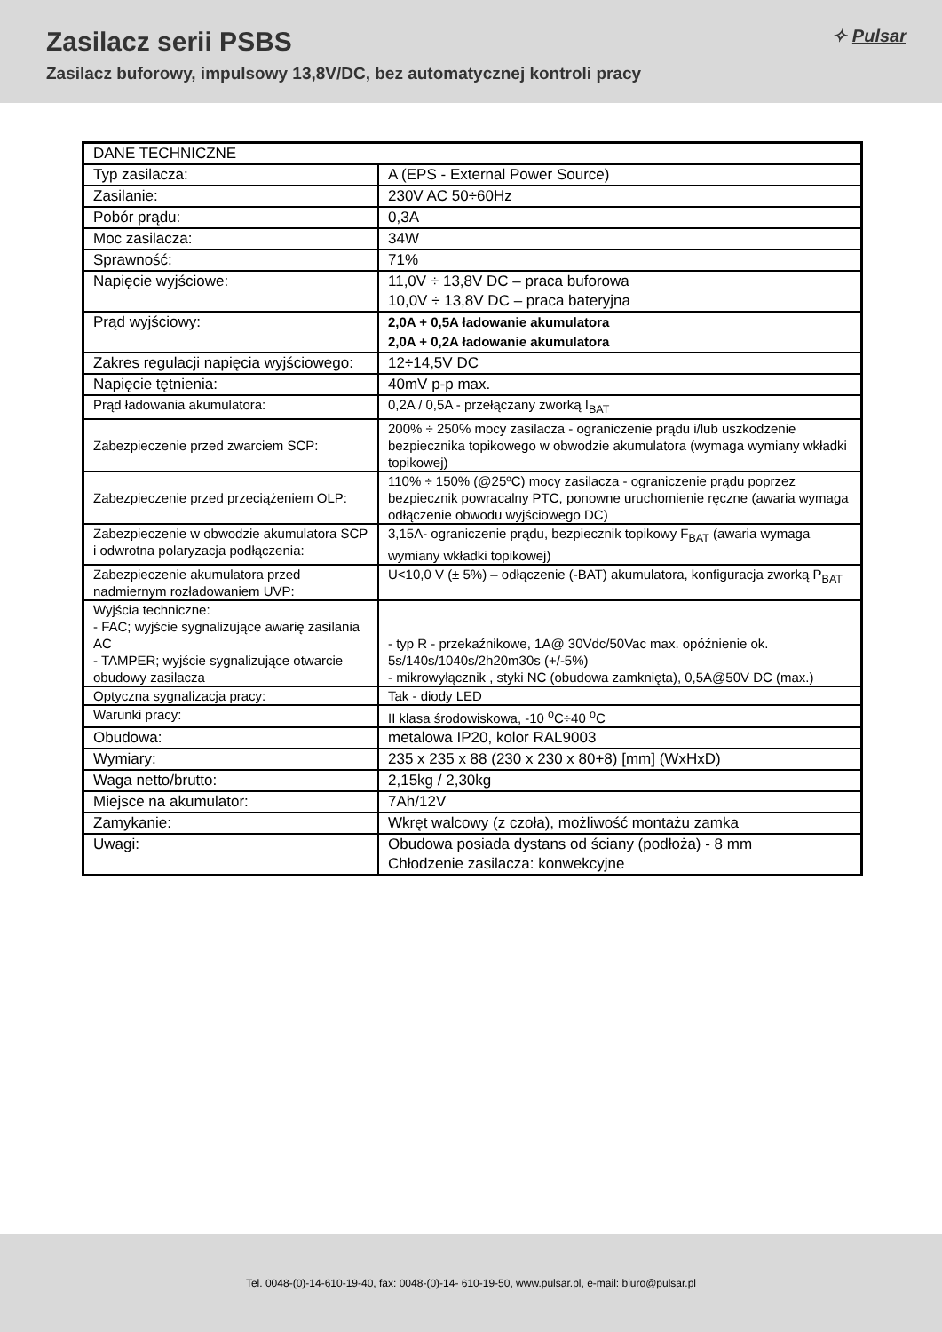✧ Pulsar
Zasilacz serii PSBS
Zasilacz buforowy, impulsowy 13,8V/DC, bez automatycznej kontroli pracy
| DANE TECHNICZNE | |
| Typ zasilacza: | A (EPS - External Power Source) |
| Zasilanie: | 230V AC 50÷60Hz |
| Pobór prądu: | 0,3A |
| Moc zasilacza: | 34W |
| Sprawność: | 71% |
| Napięcie wyjściowe: | 11,0V ÷ 13,8V DC – praca buforowa 10,0V ÷ 13,8V DC – praca bateryjna |
| Prąd wyjściowy: | 2,0A + 0,5A ładowanie akumulatora 2,0A + 0,2A ładowanie akumulatora |
| Zakres regulacji napięcia wyjściowego: | 12÷14,5V DC |
| Napięcie tętnienia: | 40mV p-p max. |
| Prąd ładowania akumulatora: | 0,2A / 0,5A - przełączany zworką I<sub>BAT</sub> |
| Zabezpieczenie przed zwarciem SCP: | 200% ÷ 250% mocy zasilacza - ograniczenie prądu i/lub uszkodzenie bezpiecznika topikowego w obwodzie akumulatora (wymaga wymiany wkładki topikowej) |
| Zabezpieczenie przed przeciążeniem OLP: | 110% ÷ 150% (@25ºC) mocy zasilacza - ograniczenie prądu poprzez bezpiecznik powracalny PTC, ponowne uruchomienie ręczne (awaria wymaga odłączenie obwodu wyjściowego DC) |
| Zabezpieczenie w obwodzie akumulatora SCP i odwrotna polaryzacja podłączenia: | 3,15A- ograniczenie prądu, bezpiecznik topikowy F<sub>BAT</sub> (awaria wymaga wymiany wkładki topikowej) |
| Zabezpieczenie akumulatora przed nadmiernym rozładowaniem UVP: | U<10,0 V (± 5%) – odłączenie (-BAT) akumulatora, konfiguracja zworką P<sub>BAT</sub> |
| Wyjścia techniczne: - FAC; wyjście sygnalizujące awarię zasilania AC - TAMPER; wyjście sygnalizujące otwarcie obudowy zasilacza | - typ R - przekaźnikowe, 1A@ 30Vdc/50Vac max. opóźnienie ok. 5s/140s/1040s/2h20m30s (+/-5%) - mikrowyłącznik , styki NC (obudowa zamknięta), 0,5A@50V DC (max.) |
| Optyczna sygnalizacja pracy: | Tak - diody LED |
| Warunki pracy: | II klasa środowiskowa, -10 <sup>o</sup>C÷40 <sup>o</sup>C |
| Obudowa: | metalowa IP20, kolor RAL9003 |
| Wymiary: | 235 x 235 x 88 (230 x 230 x 80+8) [mm] (WxHxD) |
| Waga netto/brutto: | 2,15kg / 2,30kg |
| Miejsce na akumulator: | 7Ah/12V |
| Zamykanie: | Wkręt walcowy (z czoła), możliwość montażu zamka |
| Uwagi: | Obudowa posiada dystans od ściany (podłoża) - 8 mm Chłodzenie zasilacza: konwekcyjne |
Tel. 0048-(0)-14-610-19-40, fax: 0048-(0)-14- 610-19-50, www.pulsar.pl, e-mail: biuro@pulsar.pl